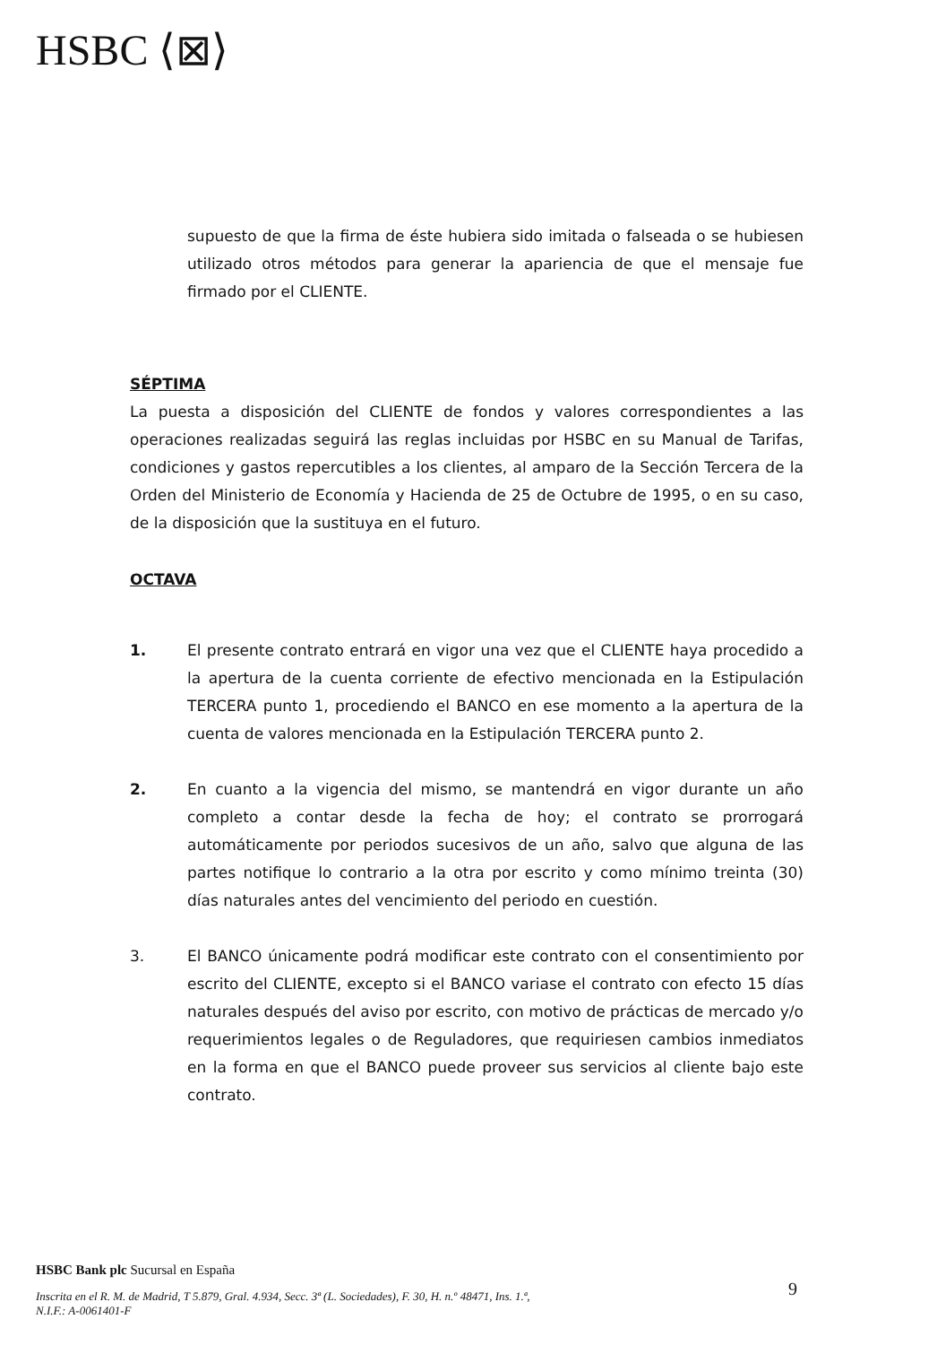HSBC ⟨⊠⟩
supuesto de que la firma de éste hubiera sido imitada o falseada o se hubiesen utilizado otros métodos para generar la apariencia de que el mensaje fue firmado por el CLIENTE.
SÉPTIMA
La puesta a disposición del CLIENTE de fondos y valores correspondientes a las operaciones realizadas seguirá las reglas incluidas por HSBC en su Manual de Tarifas, condiciones y gastos repercutibles a los clientes, al amparo de la Sección Tercera de la Orden del Ministerio de Economía y Hacienda de 25 de Octubre de 1995, o en su caso, de la disposición que la sustituya en el futuro.
OCTAVA
1. El presente contrato entrará en vigor una vez que el CLIENTE haya procedido a la apertura de la cuenta corriente de efectivo mencionada en la Estipulación TERCERA punto 1, procediendo el BANCO en ese momento a la apertura de la cuenta de valores mencionada en la Estipulación TERCERA punto 2.
2. En cuanto a la vigencia del mismo, se mantendrá en vigor durante un año completo a contar desde la fecha de hoy; el contrato se prorrogará automáticamente por periodos sucesivos de un año, salvo que alguna de las partes notifique lo contrario a la otra por escrito y como mínimo treinta (30) días naturales antes del vencimiento del periodo en cuestión.
3. El BANCO únicamente podrá modificar este contrato con el consentimiento por escrito del CLIENTE, excepto si el BANCO variase el contrato con efecto 15 días naturales después del aviso por escrito, con motivo de prácticas de mercado y/o requerimientos legales o de Reguladores, que requiriesen cambios inmediatos en la forma en que el BANCO puede proveer sus servicios al cliente bajo este contrato.
HSBC Bank plc Sucursal en España
Inscrita en el R. M. de Madrid, T 5.879, Gral. 4.934, Secc. 3ª (L. Sociedades), F. 30, H. n.º 48471, Ins. 1.ª,
N.I.F.: A-0061401-F
9